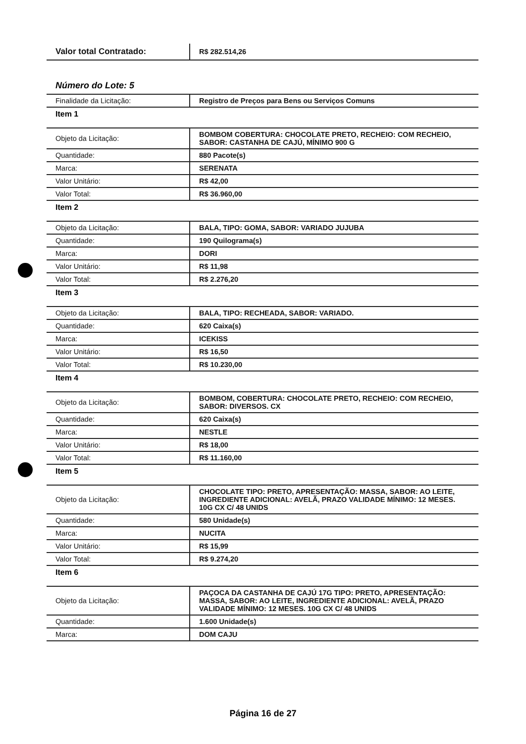| Valor total Contratado: | R$ 282.514,26 |
Número do Lote: 5
| Finalidade da Licitação: | Registro de Preços para Bens ou Serviços Comuns |
Item 1
| Objeto da Licitação: | BOMBOM COBERTURA: CHOCOLATE PRETO, RECHEIO: COM RECHEIO, SABOR: CASTANHA DE CAJÚ, MÍNIMO 900 G |
| Quantidade: | 880 Pacote(s) |
| Marca: | SERENATA |
| Valor Unitário: | R$ 42,00 |
| Valor Total: | R$ 36.960,00 |
Item 2
| Objeto da Licitação: | BALA, TIPO: GOMA, SABOR: VARIADO JUJUBA |
| Quantidade: | 190 Quilograma(s) |
| Marca: | DORI |
| Valor Unitário: | R$ 11,98 |
| Valor Total: | R$ 2.276,20 |
Item 3
| Objeto da Licitação: | BALA, TIPO: RECHEADA, SABOR: VARIADO. |
| Quantidade: | 620 Caixa(s) |
| Marca: | ICEKISS |
| Valor Unitário: | R$ 16,50 |
| Valor Total: | R$ 10.230,00 |
Item 4
| Objeto da Licitação: | BOMBOM, COBERTURA: CHOCOLATE PRETO, RECHEIO: COM RECHEIO, SABOR: DIVERSOS. CX |
| Quantidade: | 620 Caixa(s) |
| Marca: | NESTLE |
| Valor Unitário: | R$ 18,00 |
| Valor Total: | R$ 11.160,00 |
Item 5
| Objeto da Licitação: | CHOCOLATE TIPO: PRETO, APRESENTAÇÃO: MASSA, SABOR: AO LEITE, INGREDIENTE ADICIONAL: AVELÃ, PRAZO VALIDADE MÍNIMO: 12 MESES. 10G CX C/ 48 UNIDS |
| Quantidade: | 580 Unidade(s) |
| Marca: | NUCITA |
| Valor Unitário: | R$ 15,99 |
| Valor Total: | R$ 9.274,20 |
Item 6
| Objeto da Licitação: | PAÇOCA DA CASTANHA DE CAJÚ 17G TIPO: PRETO, APRESENTAÇÃO: MASSA, SABOR: AO LEITE, INGREDIENTE ADICIONAL: AVELÃ, PRAZO VALIDADE MÍNIMO: 12 MESES. 10G CX C/ 48 UNIDS |
| Quantidade: | 1.600 Unidade(s) |
| Marca: | DOM CAJU |
Página 16 de 27